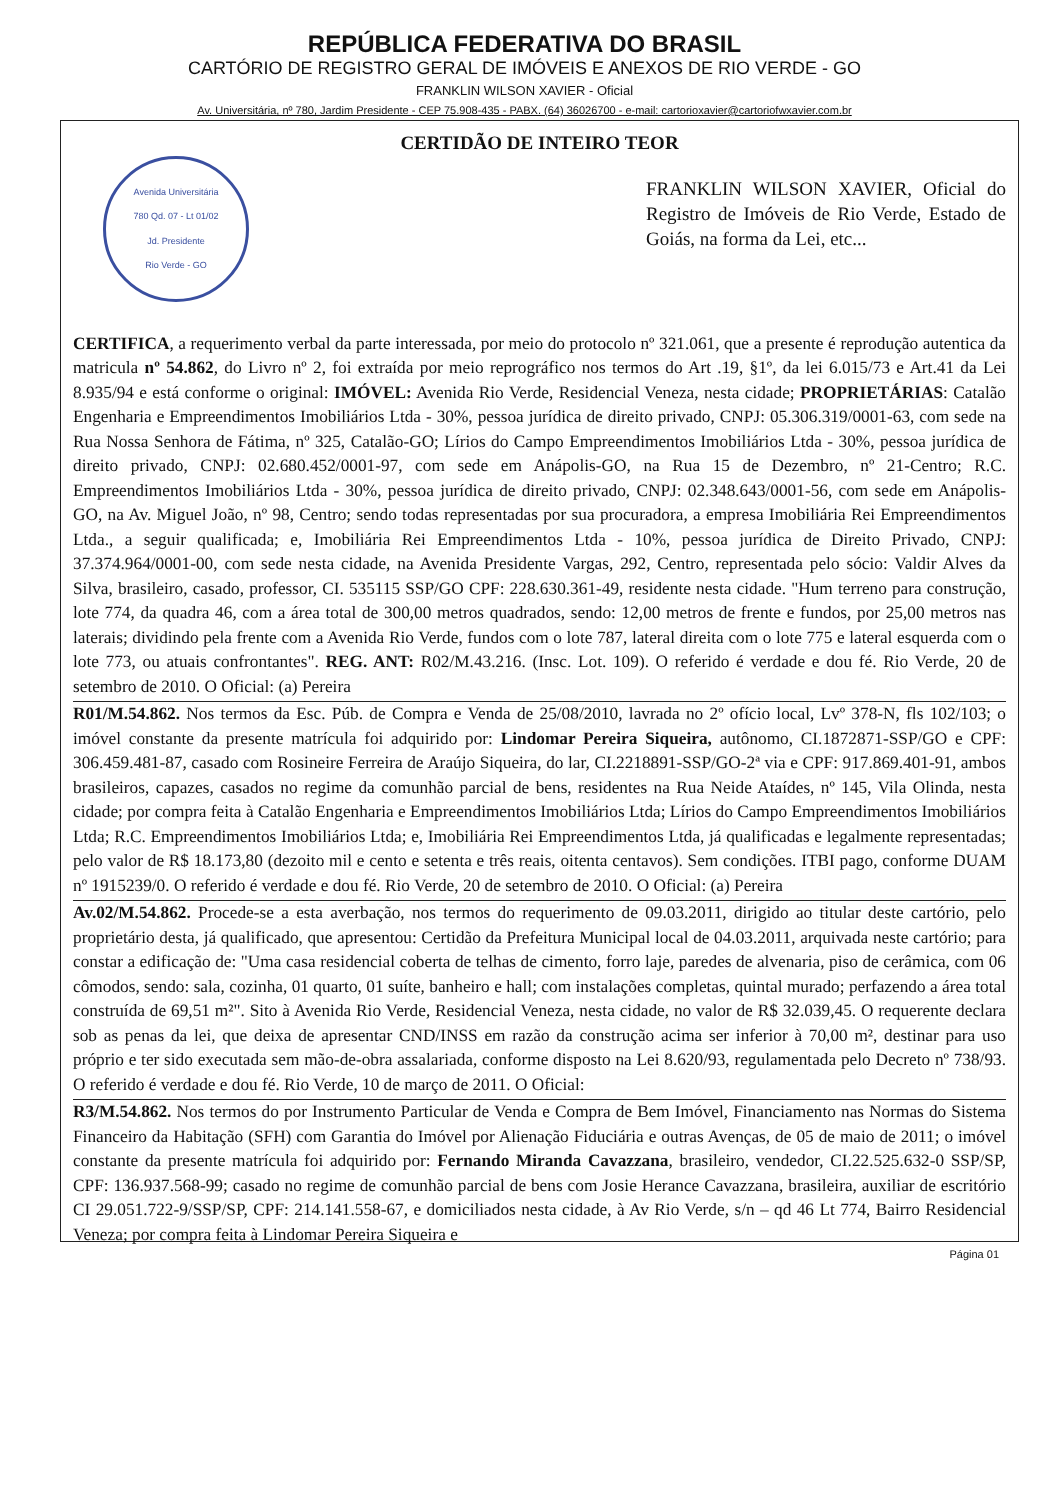REPÚBLICA FEDERATIVA DO BRASIL
CARTÓRIO DE REGISTRO GERAL DE IMÓVEIS E ANEXOS DE RIO VERDE - GO
FRANKLIN WILSON XAVIER - Oficial
Av. Universitária, nº 780, Jardim Presidente - CEP 75.908-435 - PABX. (64) 36026700 - e-mail: cartorioxavier@cartoriofwxavier.com.br
CERTIDÃO DE INTEIRO TEOR
Avenida Universitária
780 Qd. 07 - Lt 01/02
Jd. Presidente
Rio Verde - GO
FRANKLIN WILSON XAVIER, Oficial do Registro de Imóveis de Rio Verde, Estado de Goiás, na forma da Lei, etc...
CERTIFICA, a requerimento verbal da parte interessada, por meio do protocolo nº 321.061, que a presente é reprodução autentica da matricula nº 54.862, do Livro nº 2, foi extraída por meio reprográfico nos termos do Art .19, §1º, da lei 6.015/73 e Art.41 da Lei 8.935/94 e está conforme o original: IMÓVEL: Avenida Rio Verde, Residencial Veneza, nesta cidade; PROPRIETÁRIAS: Catalão Engenharia e Empreendimentos Imobiliários Ltda - 30%, pessoa jurídica de direito privado, CNPJ: 05.306.319/0001-63, com sede na Rua Nossa Senhora de Fátima, nº 325, Catalão-GO; Lírios do Campo Empreendimentos Imobiliários Ltda - 30%, pessoa jurídica de direito privado, CNPJ: 02.680.452/0001-97, com sede em Anápolis-GO, na Rua 15 de Dezembro, nº 21-Centro; R.C. Empreendimentos Imobiliários Ltda - 30%, pessoa jurídica de direito privado, CNPJ: 02.348.643/0001-56, com sede em Anápolis-GO, na Av. Miguel João, nº 98, Centro; sendo todas representadas por sua procuradora, a empresa Imobiliária Rei Empreendimentos Ltda., a seguir qualificada; e, Imobiliária Rei Empreendimentos Ltda - 10%, pessoa jurídica de Direito Privado, CNPJ: 37.374.964/0001-00, com sede nesta cidade, na Avenida Presidente Vargas, 292, Centro, representada pelo sócio: Valdir Alves da Silva, brasileiro, casado, professor, CI. 535115 SSP/GO CPF: 228.630.361-49, residente nesta cidade. "Hum terreno para construção, lote 774, da quadra 46, com a área total de 300,00 metros quadrados, sendo: 12,00 metros de frente e fundos, por 25,00 metros nas laterais; dividindo pela frente com a Avenida Rio Verde, fundos com o lote 787, lateral direita com o lote 775 e lateral esquerda com o lote 773, ou atuais confrontantes". REG. ANT: R02/M.43.216. (Insc. Lot. 109). O referido é verdade e dou fé. Rio Verde, 20 de setembro de 2010. O Oficial: (a) Pereira
R01/M.54.862. Nos termos da Esc. Púb. de Compra e Venda de 25/08/2010, lavrada no 2º ofício local, Lvº 378-N, fls 102/103; o imóvel constante da presente matrícula foi adquirido por: Lindomar Pereira Siqueira, autônomo, CI.1872871-SSP/GO e CPF: 306.459.481-87, casado com Rosineire Ferreira de Araújo Siqueira, do lar, CI.2218891-SSP/GO-2ª via e CPF: 917.869.401-91, ambos brasileiros, capazes, casados no regime da comunhão parcial de bens, residentes na Rua Neide Ataídes, nº 145, Vila Olinda, nesta cidade; por compra feita à Catalão Engenharia e Empreendimentos Imobiliários Ltda; Lírios do Campo Empreendimentos Imobiliários Ltda; R.C. Empreendimentos Imobiliários Ltda; e, Imobiliária Rei Empreendimentos Ltda, já qualificadas e legalmente representadas; pelo valor de R$ 18.173,80 (dezoito mil e cento e setenta e três reais, oitenta centavos). Sem condições. ITBI pago, conforme DUAM nº 1915239/0. O referido é verdade e dou fé. Rio Verde, 20 de setembro de 2010. O Oficial: (a) Pereira
Av.02/M.54.862. Procede-se a esta averbação, nos termos do requerimento de 09.03.2011, dirigido ao titular deste cartório, pelo proprietário desta, já qualificado, que apresentou: Certidão da Prefeitura Municipal local de 04.03.2011, arquivada neste cartório; para constar a edificação de: "Uma casa residencial coberta de telhas de cimento, forro laje, paredes de alvenaria, piso de cerâmica, com 06 cômodos, sendo: sala, cozinha, 01 quarto, 01 suíte, banheiro e hall; com instalações completas, quintal murado; perfazendo a área total construída de 69,51 m²". Sito à Avenida Rio Verde, Residencial Veneza, nesta cidade, no valor de R$ 32.039,45. O requerente declara sob as penas da lei, que deixa de apresentar CND/INSS em razão da construção acima ser inferior à 70,00 m², destinar para uso próprio e ter sido executada sem mão-de-obra assalariada, conforme disposto na Lei 8.620/93, regulamentada pelo Decreto nº 738/93. O referido é verdade e dou fé. Rio Verde, 10 de março de 2011. O Oficial:
R3/M.54.862. Nos termos do por Instrumento Particular de Venda e Compra de Bem Imóvel, Financiamento nas Normas do Sistema Financeiro da Habitação (SFH) com Garantia do Imóvel por Alienação Fiduciária e outras Avenças, de 05 de maio de 2011; o imóvel constante da presente matrícula foi adquirido por: Fernando Miranda Cavazzana, brasileiro, vendedor, CI.22.525.632-0 SSP/SP, CPF: 136.937.568-99; casado no regime de comunhão parcial de bens com Josie Herance Cavazzana, brasileira, auxiliar de escritório CI 29.051.722-9/SSP/SP, CPF: 214.141.558-67, e domiciliados nesta cidade, à Av Rio Verde, s/n – qd 46 Lt 774, Bairro Residencial Veneza; por compra feita à Lindomar Pereira Siqueira e
Página 01